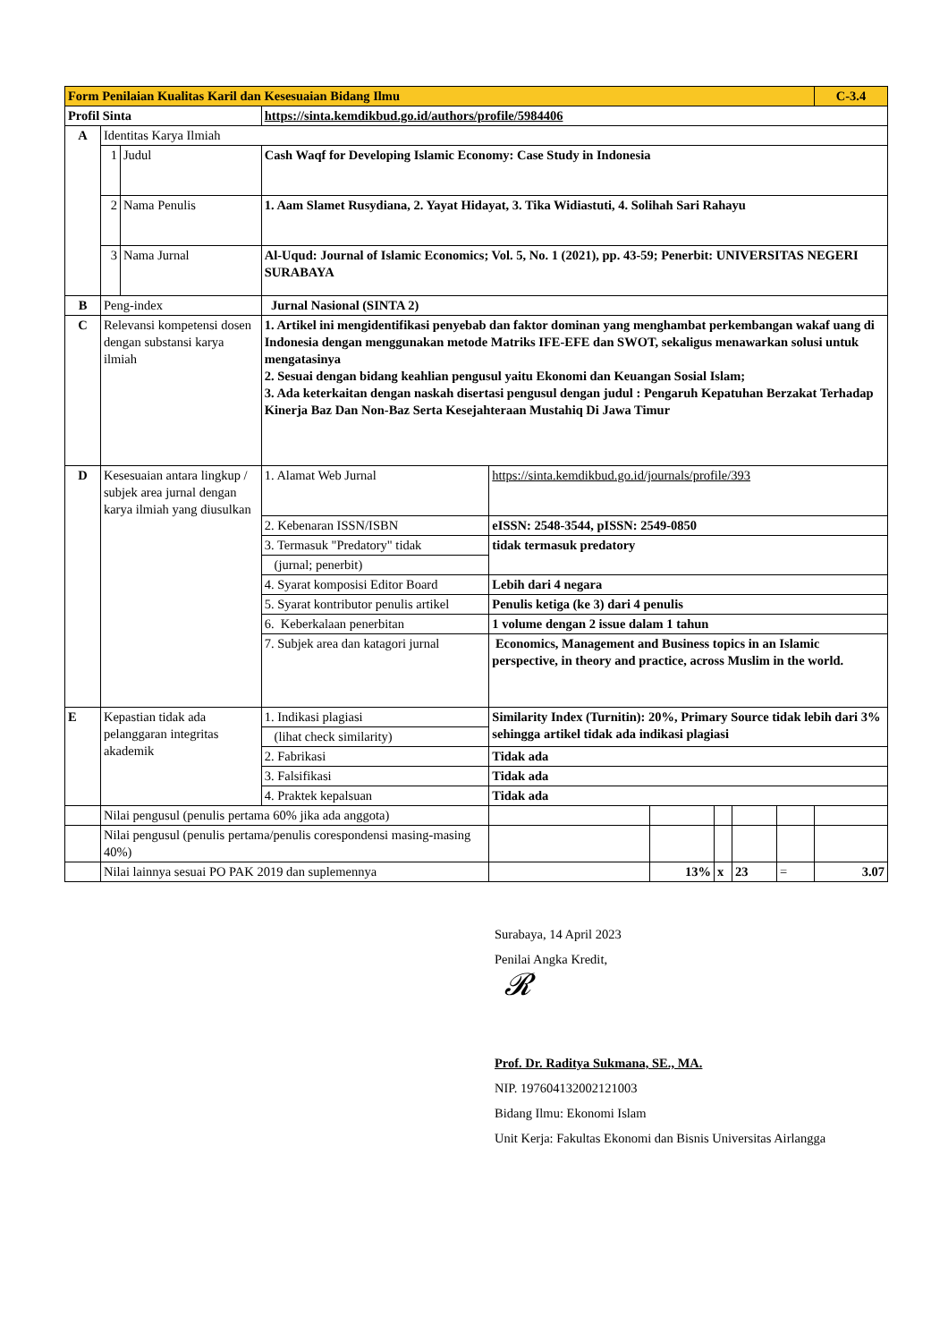| Form Penilaian Kualitas Karil dan Kesesuaian Bidang Ilmu | | | | | | | | | C-3.4 |
| Profil Sinta | | | https://sinta.kemdikbud.go.id/authors/profile/5984406 | | | | | | |
| A | Identitas Karya Ilmiah | | | | | | | | |
| | 1 | Judul | Cash Waqf for Developing Islamic Economy: Case Study in Indonesia | | | | | | |
| | 2 | Nama Penulis | 1. Aam Slamet Rusydiana, 2. Yayat Hidayat, 3. Tika Widiastuti, 4. Solihah Sari Rahayu | | | | | | |
| | 3 | Nama Jurnal | Al-Uqud: Journal of Islamic Economics; Vol. 5, No. 1 (2021), pp. 43-59; Penerbit: UNIVERSITAS NEGERI SURABAYA | | | | | | |
| B | Peng-index | | Jurnal Nasional (SINTA 2) | | | | | | |
| C | Relevansi kompetensi dosen dengan substansi karya ilmiah | | 1. Artikel ini mengidentifikasi penyebab dan faktor dominan yang menghambat perkembangan wakaf uang di Indonesia dengan menggunakan metode Matriks IFE-EFE dan SWOT, sekaligus menawarkan solusi untuk mengatasinya 2. Sesuai dengan bidang keahlian pengusul yaitu Ekonomi dan Keuangan Sosial Islam; 3. Ada keterkaitan dengan naskah disertasi pengusul dengan judul : Pengaruh Kepatuhan Berzakat Terhadap Kinerja Baz Dan Non-Baz Serta Kesejahteraan Mustahiq Di Jawa Timur | | | | | | |
| D | Kesesuaian antara lingkup / subjek area jurnal dengan karya ilmiah yang diusulkan | | 1. Alamat Web Jurnal | https://sinta.kemdikbud.go.id/journals/profile/393 | | | | | |
| | | | 2. Kebenaran ISSN/ISBN | eISSN: 2548-3544, pISSN: 2549-0850 | | | | | |
| | | | 3. Termasuk "Predatory" tidak | tidak termasuk predatory | | | | | |
| | | | (jurnal; penerbit) | | | | | | |
| | | | 4. Syarat komposisi Editor Board | Lebih dari 4 negara | | | | | |
| | | | 5. Syarat kontributor penulis artikel | Penulis ketiga (ke 3) dari 4 penulis | | | | | |
| | | | 6. Keberkalaan penerbitan | 1 volume dengan 2 issue dalam 1 tahun | | | | | |
| | | | 7. Subjek area dan katagori jurnal | Economics, Management and Business topics in an Islamic perspective, in theory and practice, across Muslim in the world. | | | | | |
| E | Kepastian tidak ada pelanggaran integritas akademik | | 1. Indikasi plagiasi | Similarity Index (Turnitin): 20%, Primary Source tidak lebih dari 3% sehingga artikel tidak ada indikasi plagiasi | | | | | |
| | | | (lihat check similarity) | | | | | | |
| | | | 2. Fabrikasi | Tidak ada | | | | | |
| | | | 3. Falsifikasi | Tidak ada | | | | | |
| | | | 4. Praktek kepalsuan | Tidak ada | | | | | |
| | Nilai pengusul (penulis pertama 60% jika ada anggota) | | | | | | | | |
| | Nilai pengusul (penulis pertama/penulis corespondensi masing-masing 40%) | | | | | | | | |
| | Nilai lainnya sesuai PO PAK 2019 dan suplemennya | | | | 13% | x | 23 | = | 3.07 |
Surabaya, 14 April 2023
Penilai Angka Kredit,
𝓡
Prof. Dr. Raditya Sukmana, SE., MA.
NIP. 197604132002121003
Bidang Ilmu: Ekonomi Islam
Unit Kerja: Fakultas Ekonomi dan Bisnis Universitas Airlangga